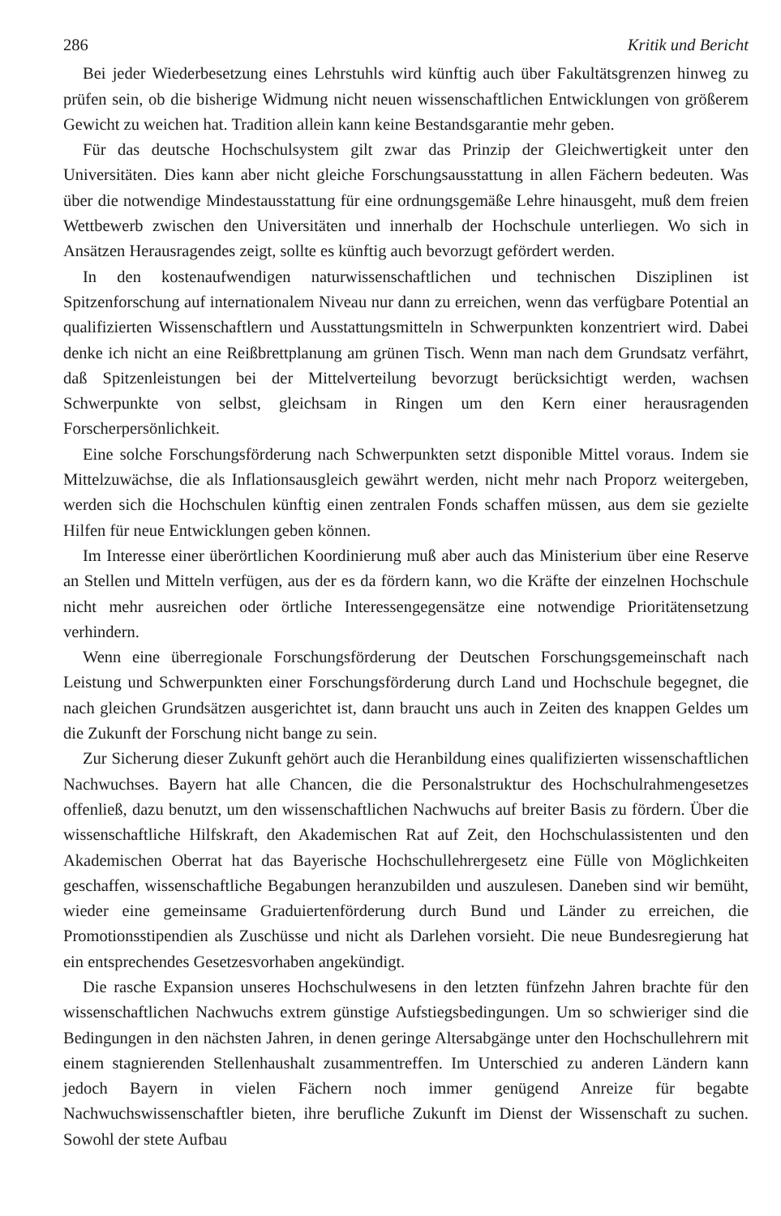286 Kritik und Bericht
Bei jeder Wiederbesetzung eines Lehrstuhls wird künftig auch über Fakultätsgrenzen hinweg zu prüfen sein, ob die bisherige Widmung nicht neuen wissenschaftlichen Entwicklungen von größerem Gewicht zu weichen hat. Tradition allein kann keine Bestandsgarantie mehr geben.
Für das deutsche Hochschulsystem gilt zwar das Prinzip der Gleichwertigkeit unter den Universitäten. Dies kann aber nicht gleiche Forschungsausstattung in allen Fächern bedeuten. Was über die notwendige Mindestausstattung für eine ordnungsgemäße Lehre hinausgeht, muß dem freien Wettbewerb zwischen den Universitäten und innerhalb der Hochschule unterliegen. Wo sich in Ansätzen Herausragendes zeigt, sollte es künftig auch bevorzugt gefördert werden.
In den kostenaufwendigen naturwissenschaftlichen und technischen Disziplinen ist Spitzenforschung auf internationalem Niveau nur dann zu erreichen, wenn das verfügbare Potential an qualifizierten Wissenschaftlern und Ausstattungsmitteln in Schwerpunkten konzentriert wird. Dabei denke ich nicht an eine Reißbrettplanung am grünen Tisch. Wenn man nach dem Grundsatz verfährt, daß Spitzenleistungen bei der Mittelverteilung bevorzugt berücksichtigt werden, wachsen Schwerpunkte von selbst, gleichsam in Ringen um den Kern einer herausragenden Forscherpersönlichkeit.
Eine solche Forschungsförderung nach Schwerpunkten setzt disponible Mittel voraus. Indem sie Mittelzuwächse, die als Inflationsausgleich gewährt werden, nicht mehr nach Proporz weitergeben, werden sich die Hochschulen künftig einen zentralen Fonds schaffen müssen, aus dem sie gezielte Hilfen für neue Entwicklungen geben können.
Im Interesse einer überörtlichen Koordinierung muß aber auch das Ministerium über eine Reserve an Stellen und Mitteln verfügen, aus der es da fördern kann, wo die Kräfte der einzelnen Hochschule nicht mehr ausreichen oder örtliche Interessengegensätze eine notwendige Prioritätensetzung verhindern.
Wenn eine überregionale Forschungsförderung der Deutschen Forschungsgemeinschaft nach Leistung und Schwerpunkten einer Forschungsförderung durch Land und Hochschule begegnet, die nach gleichen Grundsätzen ausgerichtet ist, dann braucht uns auch in Zeiten des knappen Geldes um die Zukunft der Forschung nicht bange zu sein.
Zur Sicherung dieser Zukunft gehört auch die Heranbildung eines qualifizierten wissenschaftlichen Nachwuchses. Bayern hat alle Chancen, die die Personalstruktur des Hochschulrahmengesetzes offenließ, dazu benutzt, um den wissenschaftlichen Nachwuchs auf breiter Basis zu fördern. Über die wissenschaftliche Hilfskraft, den Akademischen Rat auf Zeit, den Hochschulassistenten und den Akademischen Oberrat hat das Bayerische Hochschullehrergesetz eine Fülle von Möglichkeiten geschaffen, wissenschaftliche Begabungen heranzubilden und auszulesen. Daneben sind wir bemüht, wieder eine gemeinsame Graduiertenförderung durch Bund und Länder zu erreichen, die Promotionsstipendien als Zuschüsse und nicht als Darlehen vorsieht. Die neue Bundesregierung hat ein entsprechendes Gesetzesvorhaben angekündigt.
Die rasche Expansion unseres Hochschulwesens in den letzten fünfzehn Jahren brachte für den wissenschaftlichen Nachwuchs extrem günstige Aufstiegsbedingungen. Um so schwieriger sind die Bedingungen in den nächsten Jahren, in denen geringe Altersabgänge unter den Hochschullehrern mit einem stagnierenden Stellenhaushalt zusammentreffen. Im Unterschied zu anderen Ländern kann jedoch Bayern in vielen Fächern noch immer genügend Anreize für begabte Nachwuchswissenschaftler bieten, ihre berufliche Zukunft im Dienst der Wissenschaft zu suchen. Sowohl der stete Aufbau